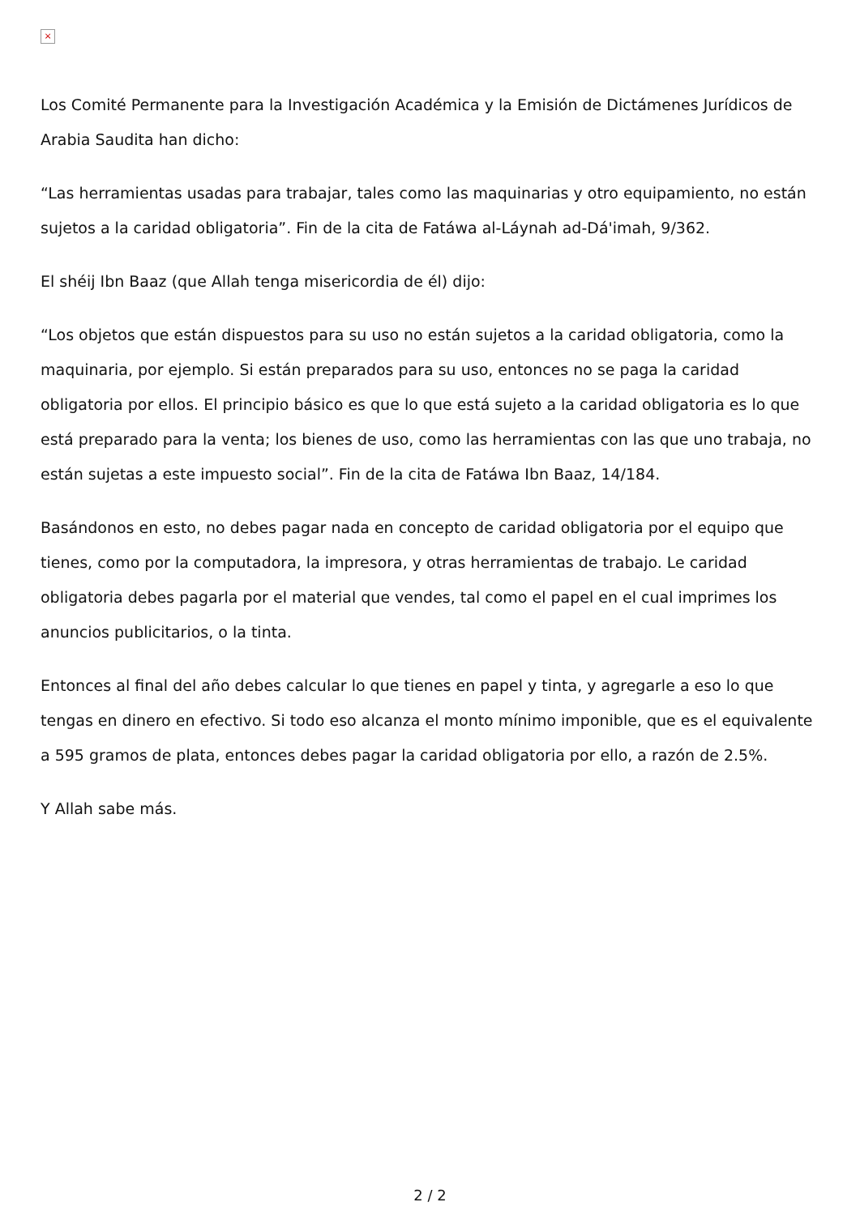×
Los Comité Permanente para la Investigación Académica y la Emisión de Dictámenes Jurídicos de Arabia Saudita han dicho:
“Las herramientas usadas para trabajar, tales como las maquinarias y otro equipamiento, no están sujetos a la caridad obligatoria”. Fin de la cita de Fatáwa al-Láynah ad-Dá'imah, 9/362.
El shéij Ibn Baaz (que Allah tenga misericordia de él) dijo:
“Los objetos que están dispuestos para su uso no están sujetos a la caridad obligatoria, como la maquinaria, por ejemplo. Si están preparados para su uso, entonces no se paga la caridad obligatoria por ellos. El principio básico es que lo que está sujeto a la caridad obligatoria es lo que está preparado para la venta; los bienes de uso, como las herramientas con las que uno trabaja, no están sujetas a este impuesto social”. Fin de la cita de Fatáwa Ibn Baaz, 14/184.
Basándonos en esto, no debes pagar nada en concepto de caridad obligatoria por el equipo que tienes, como por la computadora, la impresora, y otras herramientas de trabajo. Le caridad obligatoria debes pagarla por el material que vendes, tal como el papel en el cual imprimes los anuncios publicitarios, o la tinta.
Entonces al final del año debes calcular lo que tienes en papel y tinta, y agregarle a eso lo que tengas en dinero en efectivo. Si todo eso alcanza el monto mínimo imponible, que es el equivalente a 595 gramos de plata, entonces debes pagar la caridad obligatoria por ello, a razón de 2.5%.
Y Allah sabe más.
2 / 2